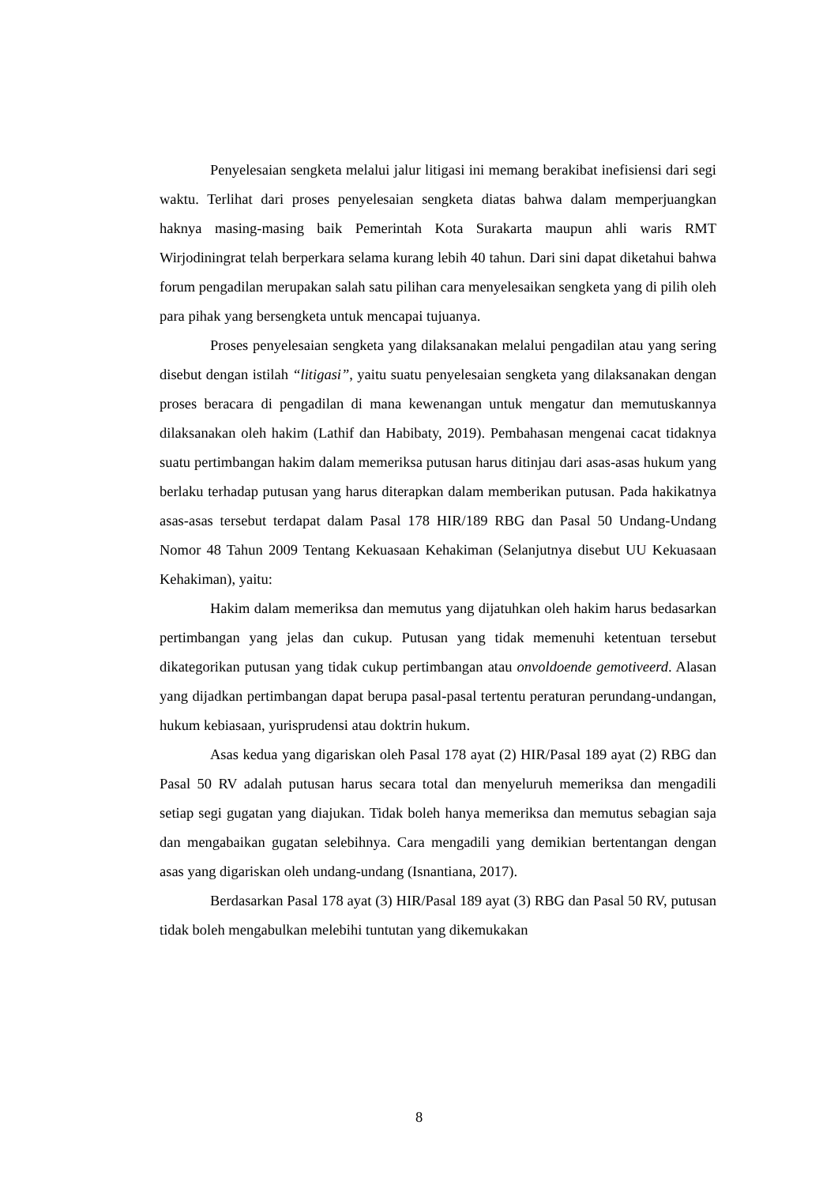Penyelesaian sengketa melalui jalur litigasi ini memang berakibat inefisiensi dari segi waktu. Terlihat dari proses penyelesaian sengketa diatas bahwa dalam memperjuangkan haknya masing-masing baik Pemerintah Kota Surakarta maupun ahli waris RMT Wirjodiningrat telah berperkara selama kurang lebih 40 tahun. Dari sini dapat diketahui bahwa forum pengadilan merupakan salah satu pilihan cara menyelesaikan sengketa yang di pilih oleh para pihak yang bersengketa untuk mencapai tujuanya.
Proses penyelesaian sengketa yang dilaksanakan melalui pengadilan atau yang sering disebut dengan istilah “litigasi”, yaitu suatu penyelesaian sengketa yang dilaksanakan dengan proses beracara di pengadilan di mana kewenangan untuk mengatur dan memutuskannya dilaksanakan oleh hakim (Lathif dan Habibaty, 2019). Pembahasan mengenai cacat tidaknya suatu pertimbangan hakim dalam memeriksa putusan harus ditinjau dari asas-asas hukum yang berlaku terhadap putusan yang harus diterapkan dalam memberikan putusan. Pada hakikatnya asas-asas tersebut terdapat dalam Pasal 178 HIR/189 RBG dan Pasal 50 Undang-Undang Nomor 48 Tahun 2009 Tentang Kekuasaan Kehakiman (Selanjutnya disebut UU Kekuasaan Kehakiman), yaitu:
Hakim dalam memeriksa dan memutus yang dijatuhkan oleh hakim harus bedasarkan pertimbangan yang jelas dan cukup. Putusan yang tidak memenuhi ketentuan tersebut dikategorikan putusan yang tidak cukup pertimbangan atau onvoldoende gemotiveerd. Alasan yang dijadkan pertimbangan dapat berupa pasal-pasal tertentu peraturan perundang-undangan, hukum kebiasaan, yurisprudensi atau doktrin hukum.
Asas kedua yang digariskan oleh Pasal 178 ayat (2) HIR/Pasal 189 ayat (2) RBG dan Pasal 50 RV adalah putusan harus secara total dan menyeluruh memeriksa dan mengadili setiap segi gugatan yang diajukan. Tidak boleh hanya memeriksa dan memutus sebagian saja dan mengabaikan gugatan selebihnya. Cara mengadili yang demikian bertentangan dengan asas yang digariskan oleh undang-undang (Isnantiana, 2017).
Berdasarkan Pasal 178 ayat (3) HIR/Pasal 189 ayat (3) RBG dan Pasal 50 RV, putusan tidak boleh mengabulkan melebihi tuntutan yang dikemukakan
8